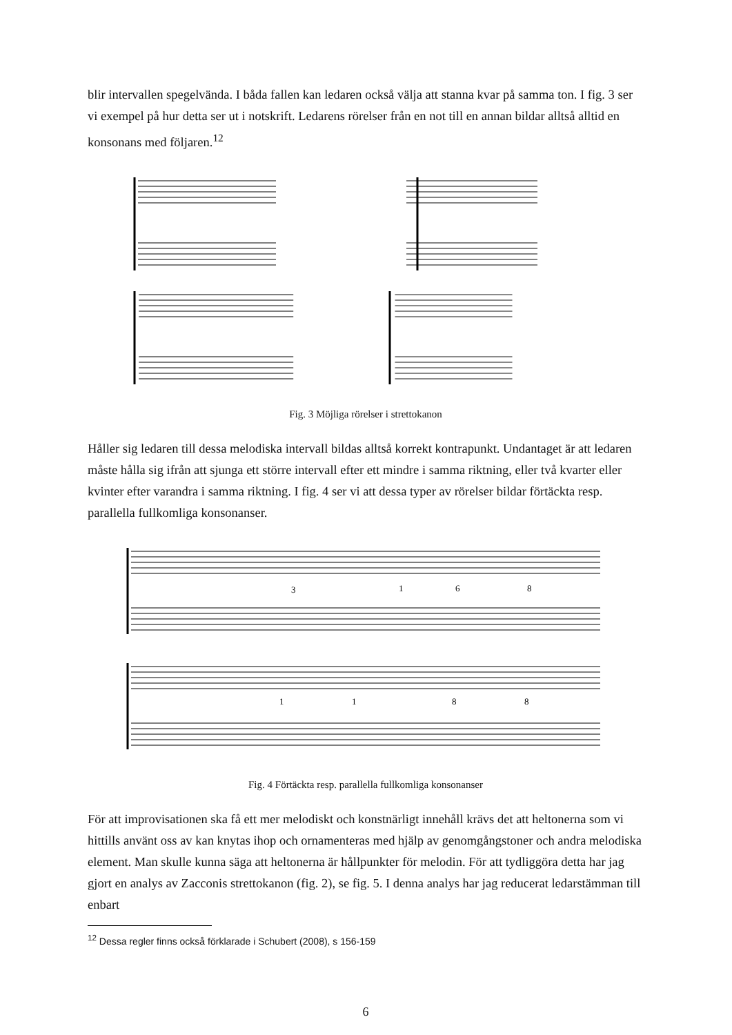blir intervallen spegelvända. I båda fallen kan ledaren också välja att stanna kvar på samma ton. I fig. 3 ser vi exempel på hur detta ser ut i notskrift. Ledarens rörelser från en not till en annan bildar alltså alltid en konsonans med följaren.<sup>12</sup>
Fig. 3 Möjliga rörelser i strettokanon
Håller sig ledaren till dessa melodiska intervall bildas alltså korrekt kontrapunkt. Undantaget är att ledaren måste hålla sig ifrån att sjunga ett större intervall efter ett mindre i samma riktning, eller två kvarter eller kvinter efter varandra i samma riktning. I fig. 4 ser vi att dessa typer av rörelser bildar förtäckta resp. parallella fullkomliga konsonanser.
3
1
6
8
1
1
8
8
Fig. 4 Förtäckta resp. parallella fullkomliga konsonanser
För att improvisationen ska få ett mer melodiskt och konstnärligt innehåll krävs det att heltonerna som vi hittills använt oss av kan knytas ihop och ornamenteras med hjälp av genomgångstoner och andra melodiska element. Man skulle kunna säga att heltonerna är hållpunkter för melodin. För att tydliggöra detta har jag gjort en analys av Zacconis strettokanon (fig. 2), se fig. 5. I denna analys har jag reducerat ledarstämman till enbart
<sup>12</sup> Dessa regler finns också förklarade i Schubert (2008), s 156-159
6